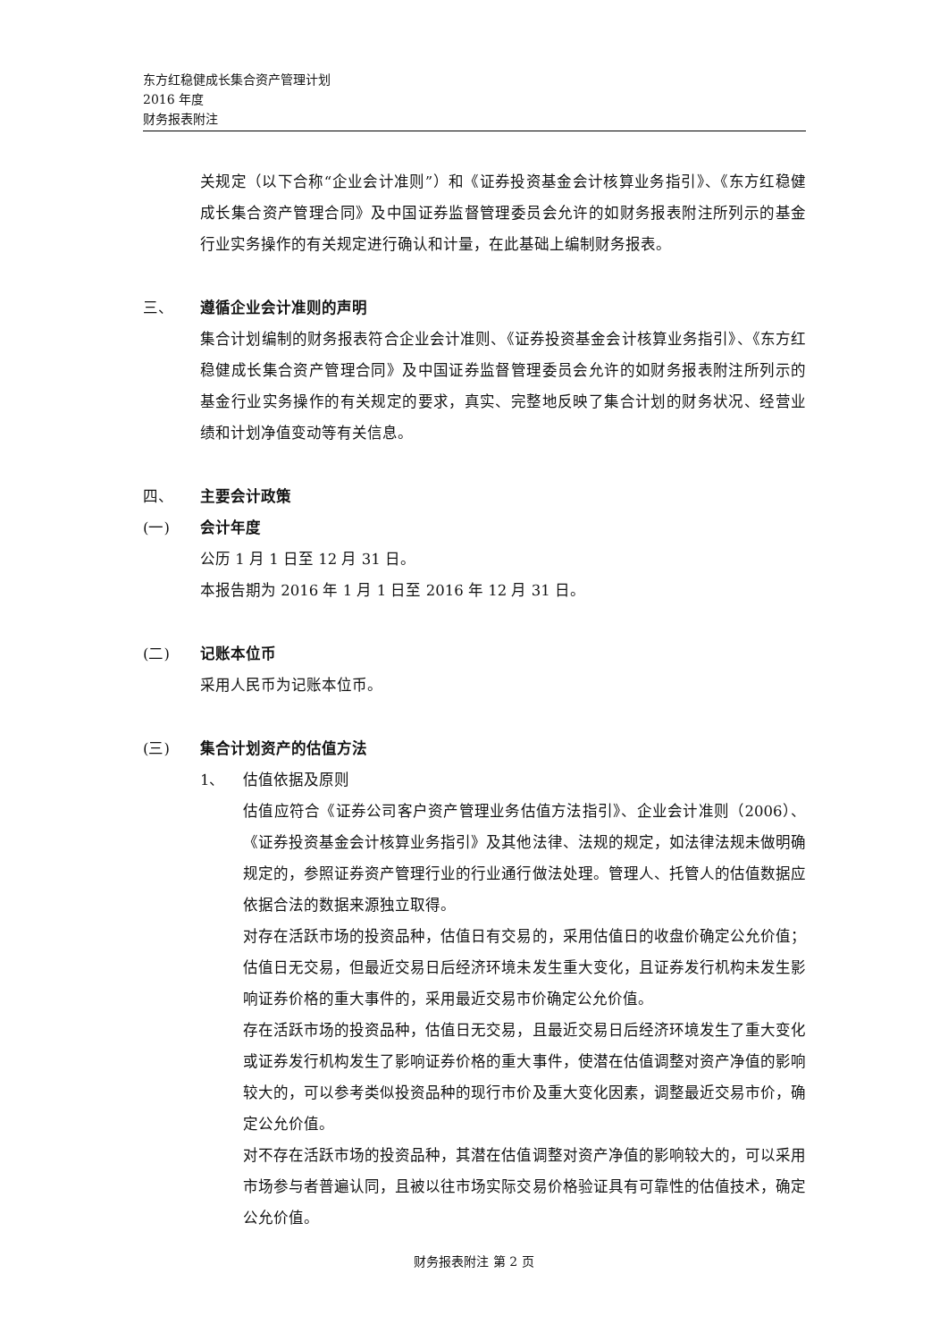东方红稳健成长集合资产管理计划
2016 年度
财务报表附注
关规定（以下合称“企业会计准则”）和《证券投资基金会计核算业务指引》、《东方红稳健成长集合资产管理合同》及中国证券监督管理委员会允许的如财务报表附注所列示的基金行业实务操作的有关规定进行确认和计量，在此基础上编制财务报表。
三、 遵循企业会计准则的声明
集合计划编制的财务报表符合企业会计准则、《证券投资基金会计核算业务指引》、《东方红稳健成长集合资产管理合同》及中国证券监督管理委员会允许的如财务报表附注所列示的基金行业实务操作的有关规定的要求，真实、完整地反映了集合计划的财务状况、经营业绩和计划净值变动等有关信息。
四、 主要会计政策
(一) 会计年度
公历 1 月 1 日至 12 月 31 日。
本报告期为 2016 年 1 月 1 日至 2016 年 12 月 31 日。
(二) 记账本位币
采用人民币为记账本位币。
(三) 集合计划资产的估值方法
1、 估值依据及原则
估值应符合《证券公司客户资产管理业务估值方法指引》、企业会计准则（2006）、《证券投资基金会计核算业务指引》及其他法律、法规的规定，如法律法规未做明确规定的，参照证券资产管理行业的行业通行做法处理。管理人、托管人的估值数据应依据合法的数据来源独立取得。
对存在活跃市场的投资品种，估值日有交易的，采用估值日的收盘价确定公允价值；估值日无交易，但最近交易日后经济环境未发生重大变化，且证券发行机构未发生影响证券价格的重大事件的，采用最近交易市价确定公允价值。
存在活跃市场的投资品种，估值日无交易，且最近交易日后经济环境发生了重大变化或证券发行机构发生了影响证券价格的重大事件，使潜在估值调整对资产净值的影响较大的，可以参考类似投资品种的现行市价及重大变化因素，调整最近交易市价，确定公允价值。
对不存在活跃市场的投资品种，其潜在估值调整对资产净值的影响较大的，可以采用市场参与者普遍认同，且被以往市场实际交易价格验证具有可靠性的估值技术，确定公允价值。
财务报表附注 第 2 页